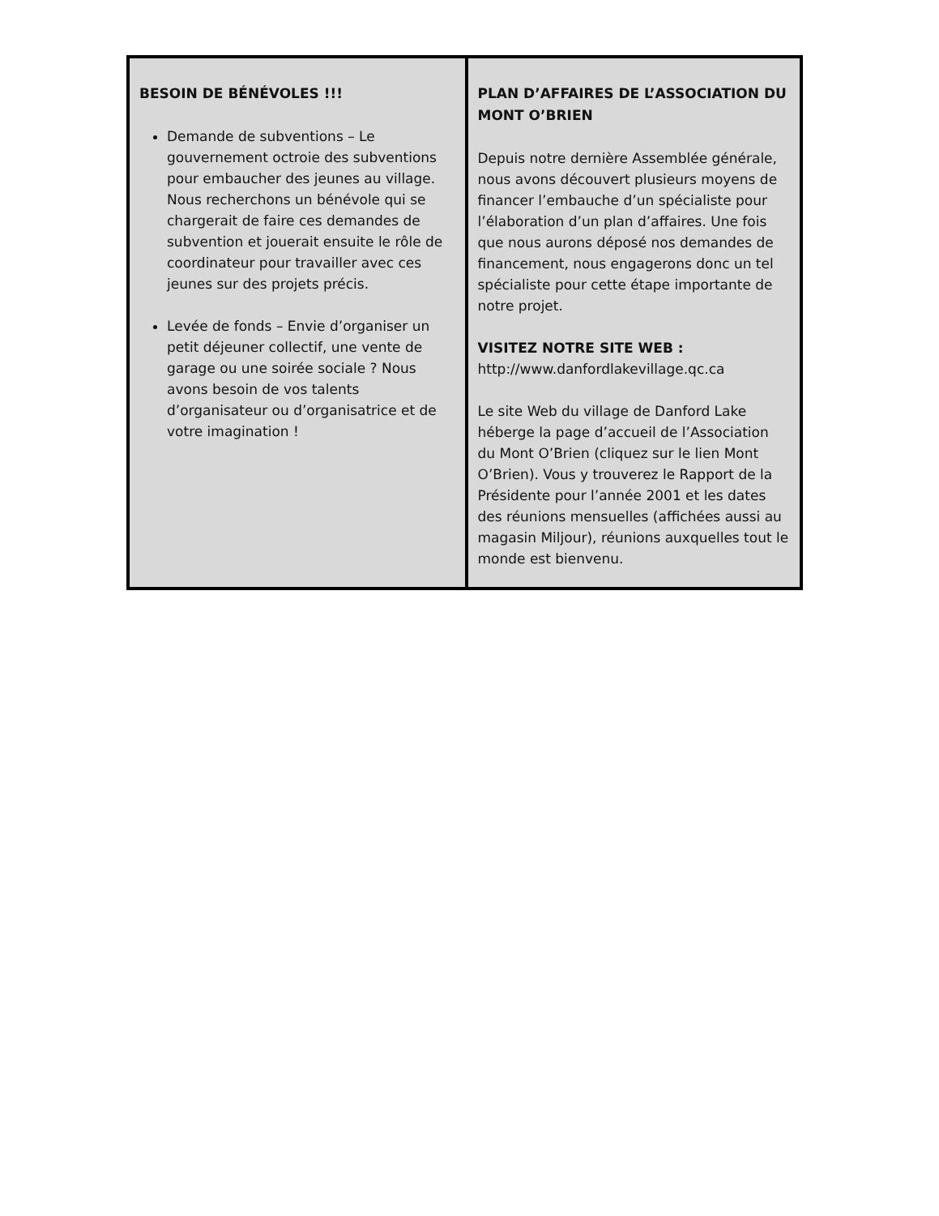BESOIN DE BÉNÉVOLES !!!
Demande de subventions – Le gouvernement octroie des subventions pour embaucher des jeunes au village. Nous recherchons un bénévole qui se chargerait de faire ces demandes de subvention et jouerait ensuite le rôle de coordinateur pour travailler avec ces jeunes sur des projets précis.
Levée de fonds – Envie d’organiser un petit déjeuner collectif, une vente de garage ou une soirée sociale ? Nous avons besoin de vos talents d’organisateur ou d’organisatrice et de votre imagination !
PLAN D’AFFAIRES DE L’ASSOCIATION DU MONT O’BRIEN
Depuis notre dernière Assemblée générale, nous avons découvert plusieurs moyens de financer l’embauche d’un spécialiste pour l’élaboration d’un plan d’affaires. Une fois que nous aurons déposé nos demandes de financement, nous engagerons donc un tel spécialiste pour cette étape importante de notre projet.
VISITEZ NOTRE SITE WEB :
http://www.danfordlakevillage.qc.ca
Le site Web du village de Danford Lake héberge la page d’accueil de l’Association du Mont O’Brien (cliquez sur le lien Mont O’Brien). Vous y trouverez le Rapport de la Présidente pour l’année 2001 et les dates des réunions mensuelles (affichées aussi au magasin Miljour), réunions auxquelles tout le monde est bienvenu.